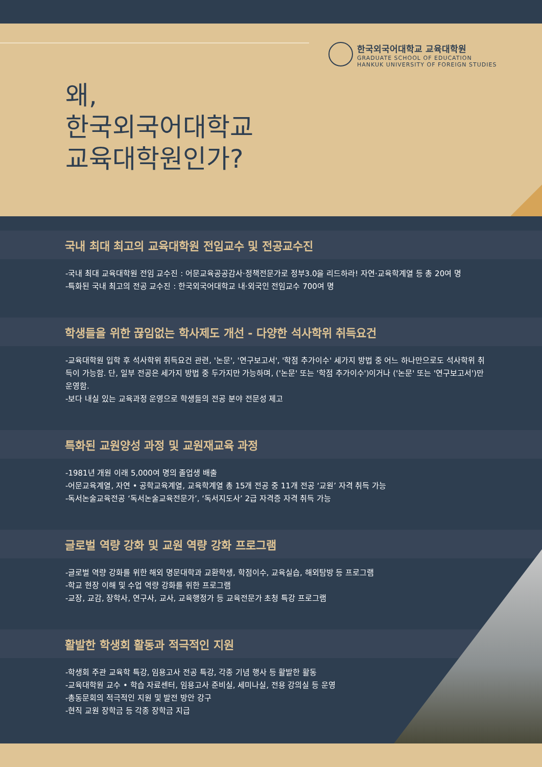한국외국어대학교 교육대학원
GRADUATE SCHOOL OF EDUCATION
HANKUK UNIVERSITY OF FOREIGN STUDIES
왜,
한국외국어대학교
교육대학원인가?
국내 최대 최고의 교육대학원 전임교수 및 전공교수진
-국내 최대 교육대학원 전임 교수진 : 어문교육공공감사·정책전문가로 정부3.0을 리드하라! 자연·교육학계열 등 총 20여 명
-특화된 국내 최고의 전공 교수진 : 한국외국어대학교 내·외국인 전임교수 700여 명
학생들을 위한 끊임없는 학사제도 개선 - 다양한 석사학위 취득요건
-교육대학원 입학 후 석사학위 취득요건 관련, '논문', '연구보고서', '학점 추가이수' 세가지 방법 중 어느 하나만으로도 석사학위 취득이 가능함. 단, 일부 전공은 세가지 방법 중 두가지만 가능하며, ('논문' 또는 '학점 추가이수')이거나 ('논문' 또는 '연구보고서')만 운영함.
-보다 내실 있는 교육과정 운영으로 학생들의 전공 분야 전문성 제고
특화된 교원양성 과정 및 교원재교육 과정
-1981년 개원 이래 5,000여 명의 졸업생 배출
-어문교육계열, 자연 • 공학교육계열, 교육학계열 총 15개 전공 중 11개 전공 ‘교원’ 자격 취득 가능
-독서논술교육전공 ‘독서논술교육전문가’, ‘독서지도사’ 2급 자격증 자격 취득 가능
글로벌 역량 강화 및 교원 역량 강화 프로그램
-글로벌 역량 강화를 위한 해외 명문대학과 교환학생, 학점이수, 교육실습, 해외탐방 등 프로그램
-학교 현장 이해 및 수업 역량 강화를 위한 프로그램
-교장, 교감, 장학사, 연구사, 교사, 교육행정가 등 교육전문가 초청 특강 프로그램
활발한 학생회 활동과 적극적인 지원
-학생회 주관 교육학 특강, 임용고사 전공 특강, 각종 기념 행사 등 활발한 활동
-교육대학원 교수 • 학습 자료센터, 임용고사 준비실, 세미나실, 전용 강의실 등 운영
-총동문회의 적극적인 지원 및 발전 방안 강구
-현직 교원 장학금 등 각종 장학금 지급